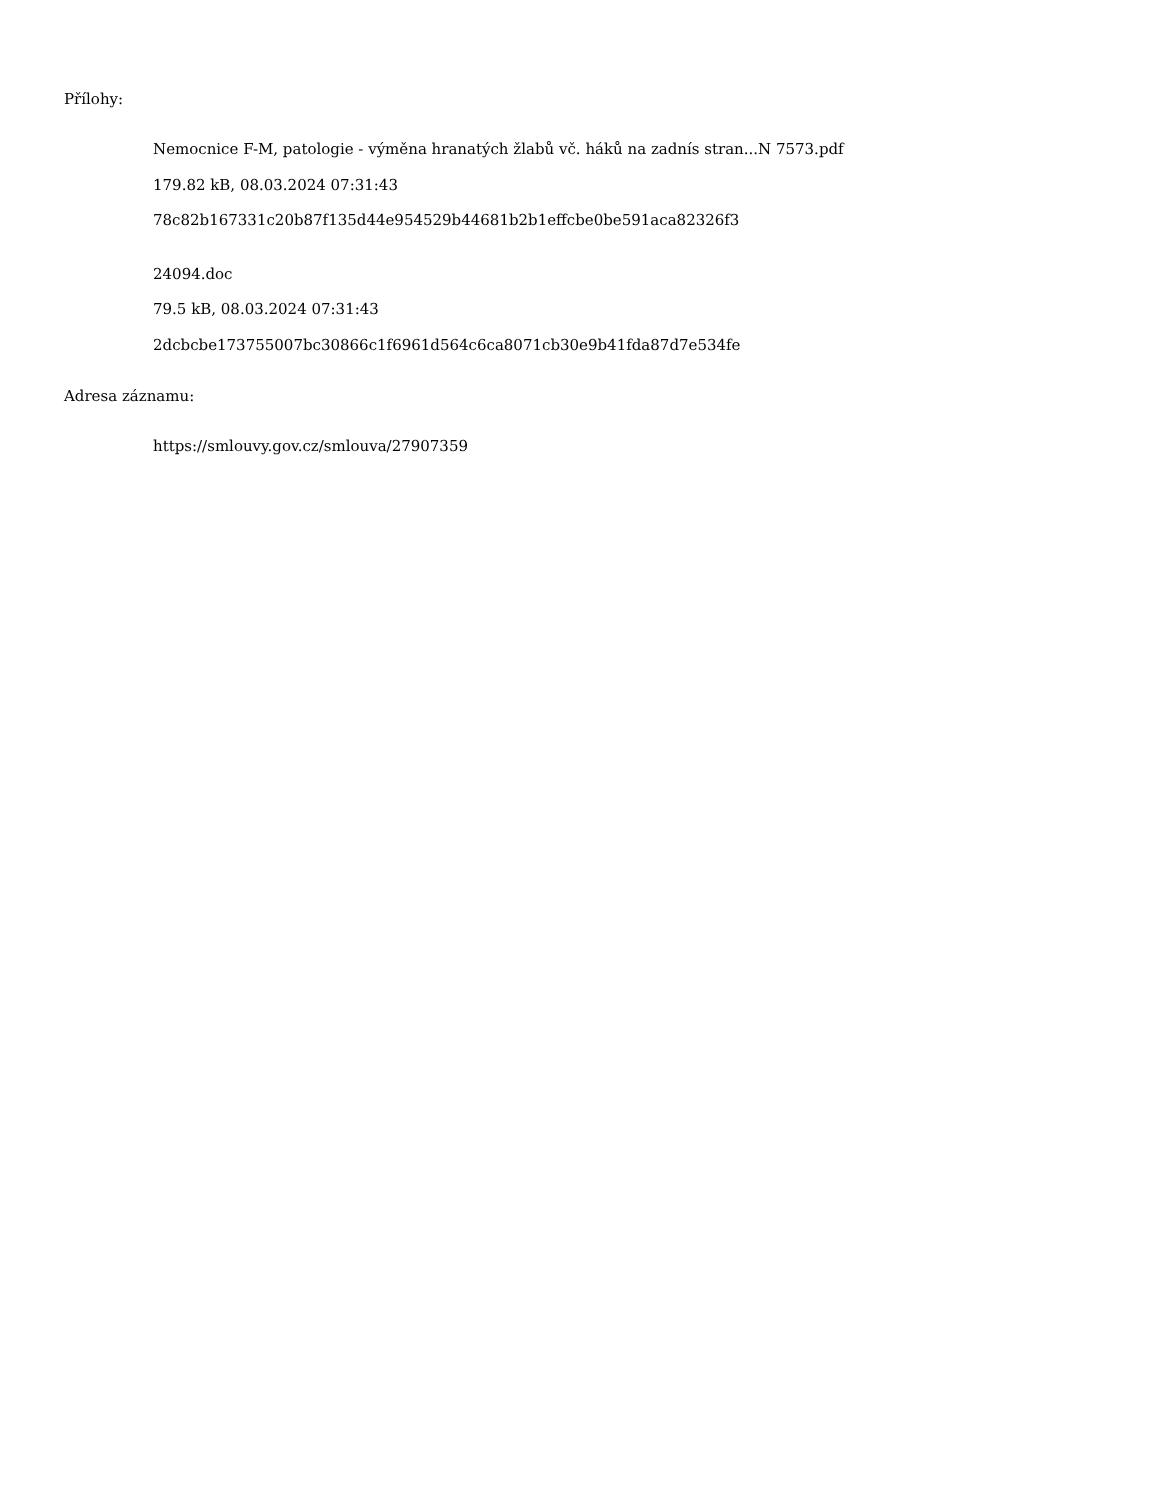Přílohy:
Nemocnice F-M, patologie - výměna hranatých žlabů vč. háků na zadnís stran...N 7573.pdf
179.82 kB, 08.03.2024 07:31:43
78c82b167331c20b87f135d44e954529b44681b2b1effcbe0be591aca82326f3
24094.doc
79.5 kB, 08.03.2024 07:31:43
2dcbcbe173755007bc30866c1f6961d564c6ca8071cb30e9b41fda87d7e534fe
Adresa záznamu:
https://smlouvy.gov.cz/smlouva/27907359